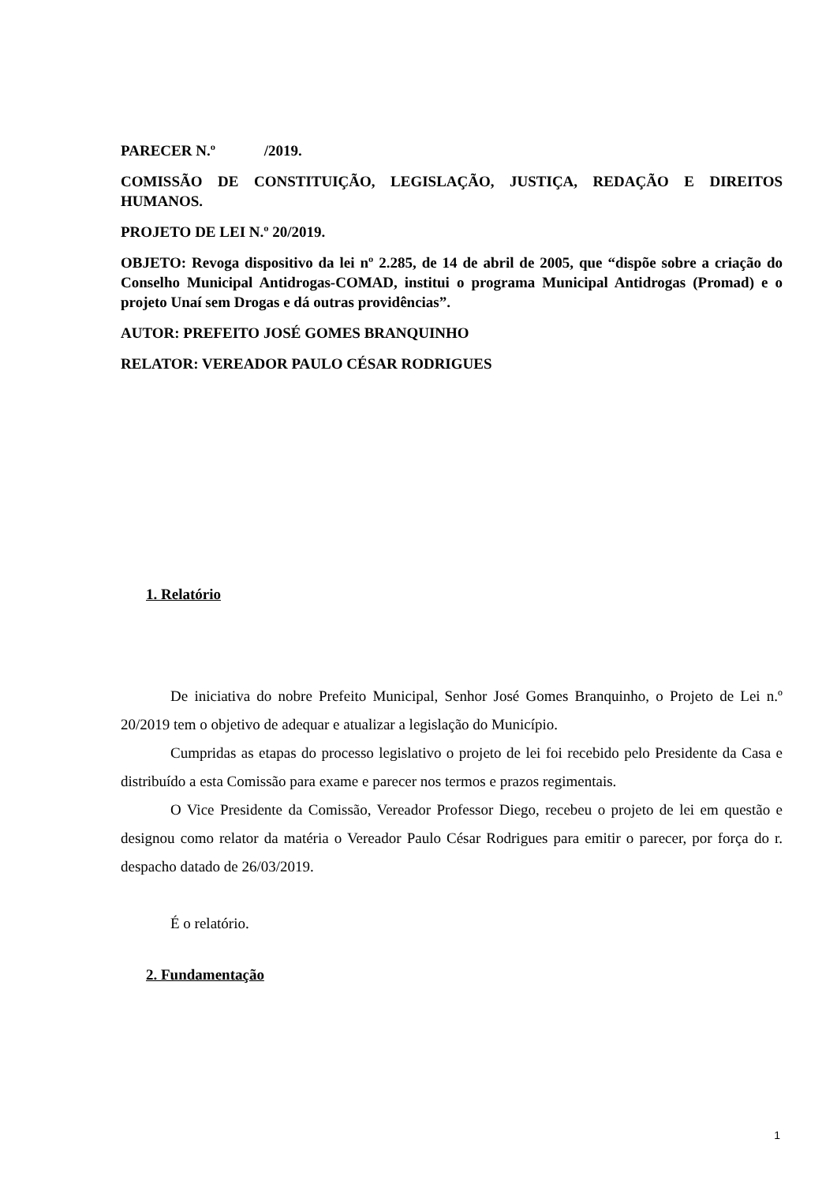PARECER N.º /2019.
COMISSÃO DE CONSTITUIÇÃO, LEGISLAÇÃO, JUSTIÇA, REDAÇÃO E DIREITOS HUMANOS.
PROJETO DE LEI N.º 20/2019.
OBJETO: Revoga dispositivo da lei nº 2.285, de 14 de abril de 2005, que “dispõe sobre a criação do Conselho Municipal Antidrogas-COMAD, institui o programa Municipal Antidrogas (Promad) e o projeto Unaí sem Drogas e dá outras providências”.
AUTOR: PREFEITO JOSÉ GOMES BRANQUINHO
RELATOR: VEREADOR PAULO CÉSAR RODRIGUES
1. Relatório
De iniciativa do nobre Prefeito Municipal, Senhor José Gomes Branquinho, o Projeto de Lei n.º 20/2019 tem o objetivo de adequar e atualizar a legislação do Município.
Cumpridas as etapas do processo legislativo o projeto de lei foi recebido pelo Presidente da Casa e distribuído a esta Comissão para exame e parecer nos termos e prazos regimentais.
O Vice Presidente da Comissão, Vereador Professor Diego, recebeu o projeto de lei em questão e designou como relator da matéria o Vereador Paulo César Rodrigues para emitir o parecer, por força do r. despacho datado de 26/03/2019.
É o relatório.
2. Fundamentação
1